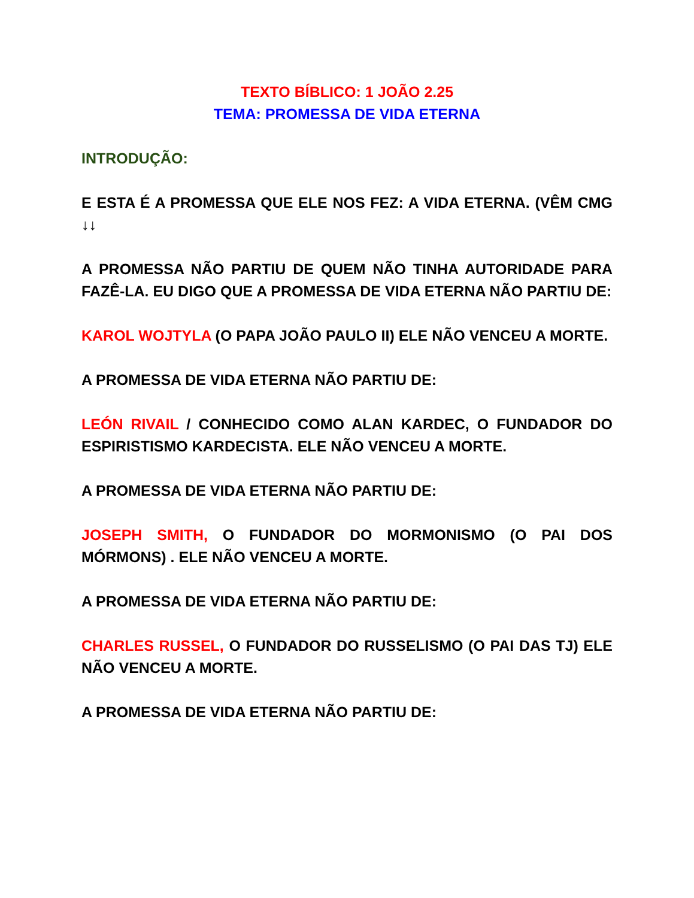TEXTO BÍBLICO: 1 JOÃO 2.25
TEMA: PROMESSA DE VIDA ETERNA
INTRODUÇÃO:
E ESTA É A PROMESSA QUE ELE NOS FEZ: A VIDA ETERNA. (VÊM CMG ↓↓
A PROMESSA NÃO PARTIU DE QUEM NÃO TINHA AUTORIDADE PARA FAZÊ-LA. EU DIGO QUE A PROMESSA DE VIDA ETERNA NÃO PARTIU DE:
KAROL WOJTYLA (O PAPA JOÃO PAULO II) ELE NÃO VENCEU A MORTE.
A PROMESSA DE VIDA ETERNA NÃO PARTIU DE:
LEÓN RIVAIL / CONHECIDO COMO ALAN KARDEC, O FUNDADOR DO ESPIRISTISMO KARDECISTA. ELE NÃO VENCEU A MORTE.
A PROMESSA DE VIDA ETERNA NÃO PARTIU DE:
JOSEPH SMITH, O FUNDADOR DO MORMONISMO (O PAI DOS MÓRMONS) . ELE NÃO VENCEU A MORTE.
A PROMESSA DE VIDA ETERNA NÃO PARTIU DE:
CHARLES RUSSEL, O FUNDADOR DO RUSSELISMO (O PAI DAS TJ) ELE NÃO VENCEU A MORTE.
A PROMESSA DE VIDA ETERNA NÃO PARTIU DE: